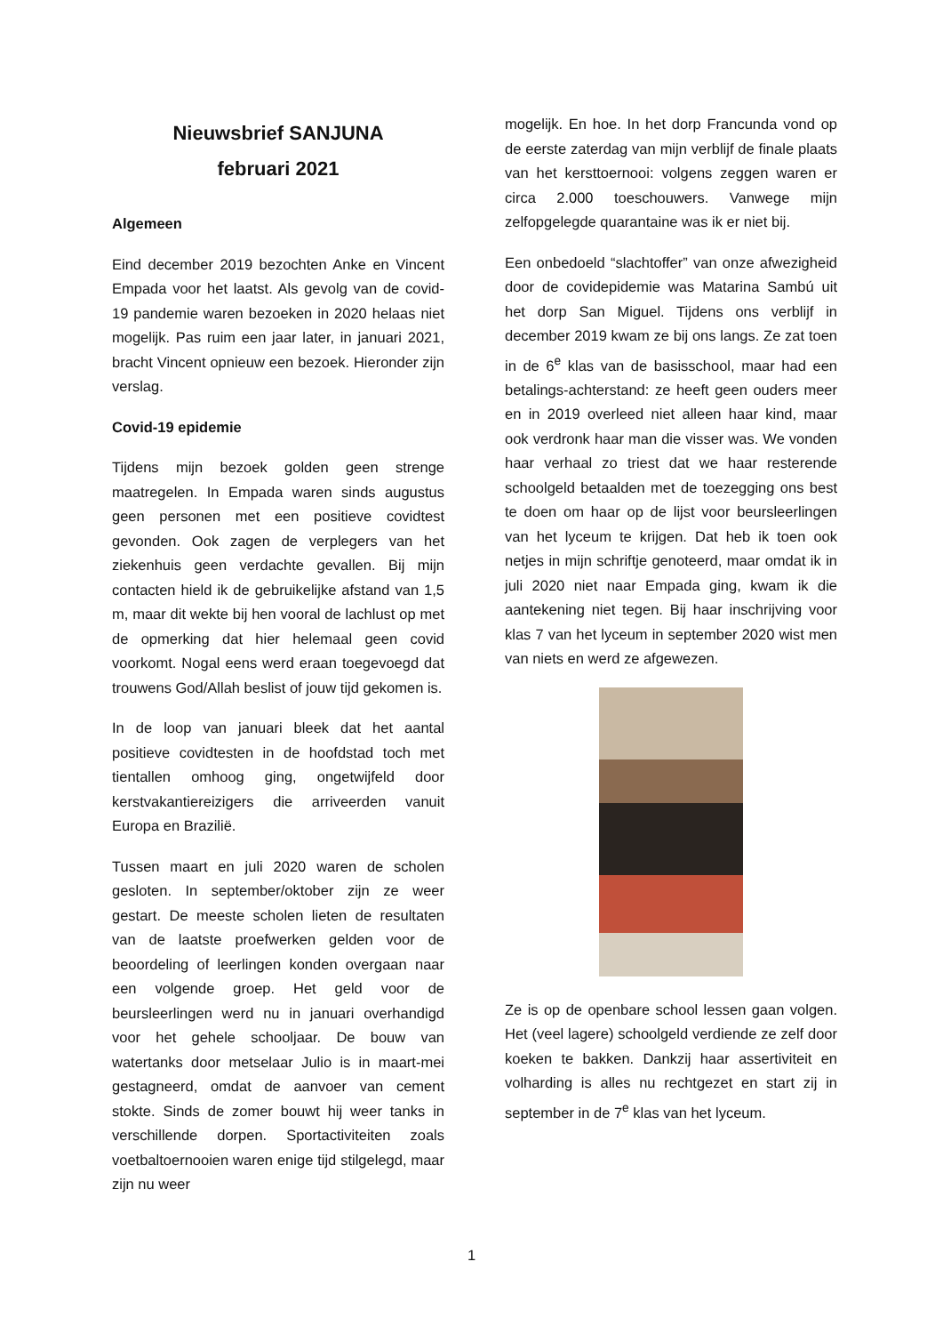Nieuwsbrief SANJUNA
februari 2021
Algemeen
Eind december 2019 bezochten Anke en Vincent Empada voor het laatst. Als gevolg van de covid-19 pandemie waren bezoeken in 2020 helaas niet mogelijk. Pas ruim een jaar later, in januari 2021, bracht Vincent opnieuw een bezoek. Hieronder zijn verslag.
Covid-19 epidemie
Tijdens mijn bezoek golden geen strenge maatregelen. In Empada waren sinds augustus geen personen met een positieve covidtest gevonden. Ook zagen de verplegers van het ziekenhuis geen verdachte gevallen. Bij mijn contacten hield ik de gebruikelijke afstand van 1,5 m, maar dit wekte bij hen vooral de lachlust op met de opmerking dat hier helemaal geen covid voorkomt. Nogal eens werd eraan toegevoegd dat trouwens God/Allah beslist of jouw tijd gekomen is.
In de loop van januari bleek dat het aantal positieve covidtesten in de hoofdstad toch met tientallen omhoog ging, ongetwijfeld door kerstvakantiereizigers die arriveerden vanuit Europa en Brazilië.
Tussen maart en juli 2020 waren de scholen gesloten. In september/oktober zijn ze weer gestart. De meeste scholen lieten de resultaten van de laatste proefwerken gelden voor de beoordeling of leerlingen konden overgaan naar een volgende groep. Het geld voor de beursleerlingen werd nu in januari overhandigd voor het gehele schooljaar. De bouw van watertanks door metselaar Julio is in maart-mei gestagneerd, omdat de aanvoer van cement stokte. Sinds de zomer bouwt hij weer tanks in verschillende dorpen. Sportactiviteiten zoals voetbaltoernooien waren enige tijd stilgelegd, maar zijn nu weer
mogelijk. En hoe. In het dorp Francunda vond op de eerste zaterdag van mijn verblijf de finale plaats van het kersttoernooi: volgens zeggen waren er circa 2.000 toeschouwers. Vanwege mijn zelfopgelegde quarantaine was ik er niet bij.
Een onbedoeld “slachtoffer” van onze afwezigheid door de covidepidemie was Matarina Sambú uit het dorp San Miguel. Tijdens ons verblijf in december 2019 kwam ze bij ons langs. Ze zat toen in de 6<sup>e</sup> klas van de basisschool, maar had een betalings-achterstand: ze heeft geen ouders meer en in 2019 overleed niet alleen haar kind, maar ook verdronk haar man die visser was. We vonden haar verhaal zo triest dat we haar resterende schoolgeld betaalden met de toezegging ons best te doen om haar op de lijst voor beursleerlingen van het lyceum te krijgen. Dat heb ik toen ook netjes in mijn schriftje genoteerd, maar omdat ik in juli 2020 niet naar Empada ging, kwam ik die aantekening niet tegen. Bij haar inschrijving voor klas 7 van het lyceum in september 2020 wist men van niets en werd ze afgewezen.
Ze is op de openbare school lessen gaan volgen. Het (veel lagere) schoolgeld verdiende ze zelf door koeken te bakken. Dankzij haar assertiviteit en volharding is alles nu rechtgezet en start zij in september in de 7<sup>e</sup> klas van het lyceum.
1